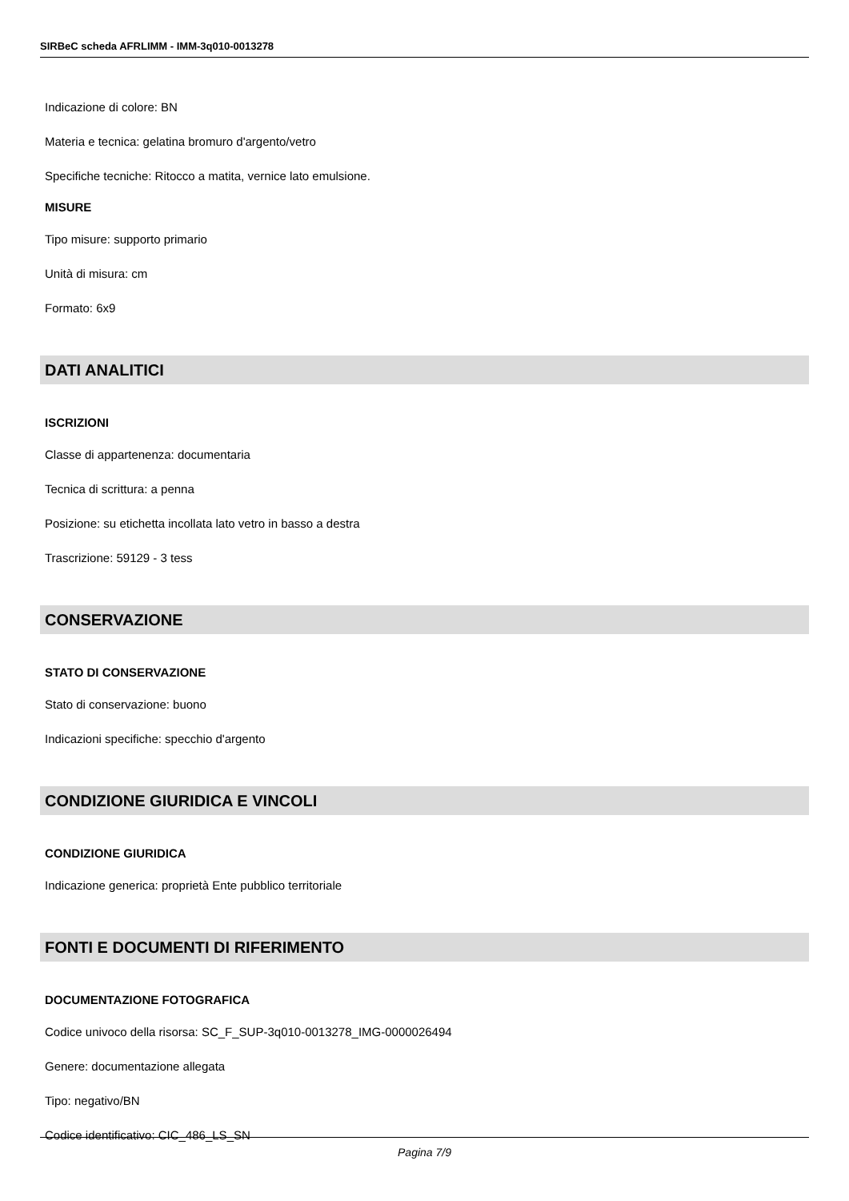SIRBeC scheda AFRLIMM - IMM-3q010-0013278
Indicazione di colore: BN
Materia e tecnica: gelatina bromuro d'argento/vetro
Specifiche tecniche: Ritocco a matita, vernice lato emulsione.
MISURE
Tipo misure: supporto primario
Unità di misura: cm
Formato: 6x9
DATI ANALITICI
ISCRIZIONI
Classe di appartenenza: documentaria
Tecnica di scrittura: a penna
Posizione: su etichetta incollata lato vetro in basso a destra
Trascrizione: 59129 - 3 tess
CONSERVAZIONE
STATO DI CONSERVAZIONE
Stato di conservazione: buono
Indicazioni specifiche: specchio d'argento
CONDIZIONE GIURIDICA E VINCOLI
CONDIZIONE GIURIDICA
Indicazione generica: proprietà Ente pubblico territoriale
FONTI E DOCUMENTI DI RIFERIMENTO
DOCUMENTAZIONE FOTOGRAFICA
Codice univoco della risorsa: SC_F_SUP-3q010-0013278_IMG-0000026494
Genere: documentazione allegata
Tipo: negativo/BN
Codice identificativo: CIC_486_LS_SN
Pagina 7/9